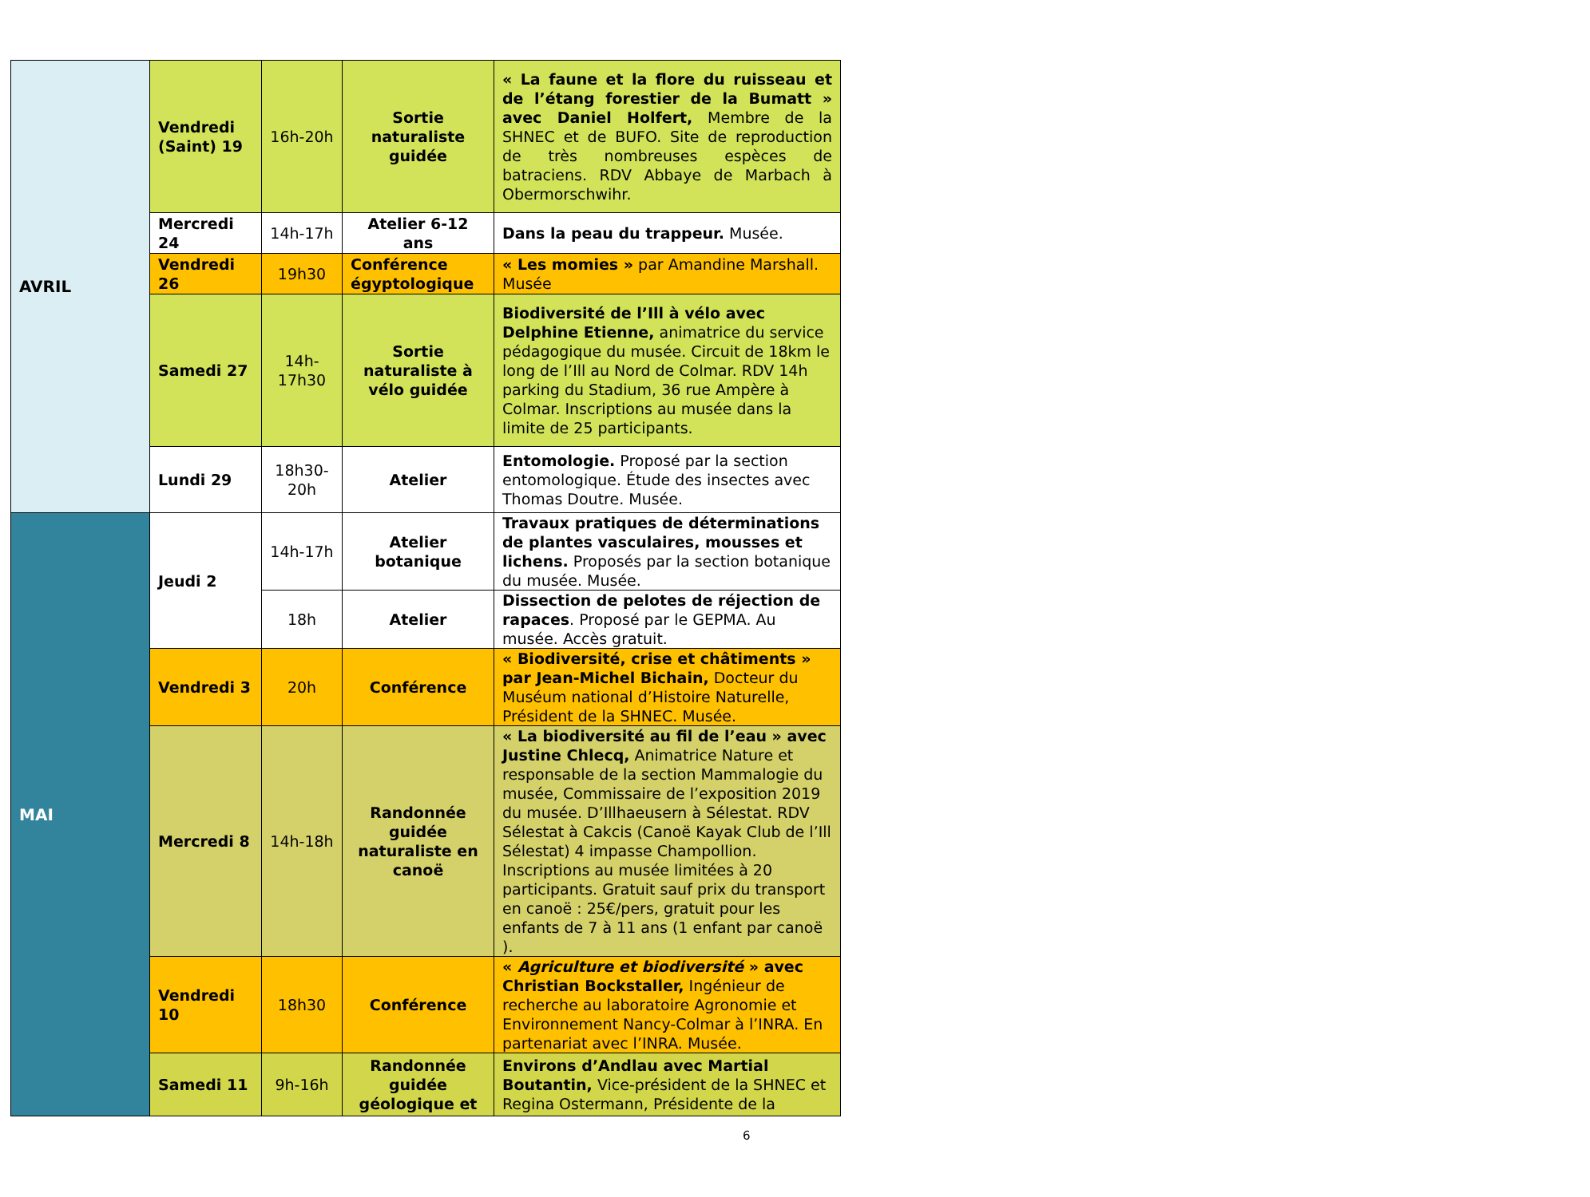| AVRIL | Vendredi (Saint) 19 | 16h-20h | Sortie naturaliste guidée | « La faune et la flore du ruisseau et de l’étang forestier de la Bumatt » avec Daniel Holfert, Membre de la SHNEC et de BUFO. Site de reproduction de très nombreuses espèces de batraciens. RDV Abbaye de Marbach à Obermorschwihr. |
| | Mercredi 24 | 14h-17h | Atelier 6-12 ans | Dans la peau du trappeur. Musée. |
| | Vendredi 26 | 19h30 | Conférence égyptologique | « Les momies » par Amandine Marshall. Musée |
| | Samedi 27 | 14h-17h30 | Sortie naturaliste à vélo guidée | Biodiversité de l’Ill à vélo avec Delphine Etienne, animatrice du service pédagogique du musée. Circuit de 18km le long de l’Ill au Nord de Colmar. RDV 14h parking du Stadium, 36 rue Ampère à Colmar. Inscriptions au musée dans la limite de 25 participants. |
| | Lundi 29 | 18h30-20h | Atelier | Entomologie. Proposé par la section entomologique. Étude des insectes avec Thomas Doutre. Musée. |
| MAI | Jeudi 2 | 14h-17h | Atelier botanique | Travaux pratiques de déterminations de plantes vasculaires, mousses et lichens. Proposés par la section botanique du musée. Musée. |
| | | 18h | Atelier | Dissection de pelotes de réjection de rapaces . Proposé par le GEPMA. Au musée. Accès gratuit. |
| | Vendredi 3 | 20h | Conférence | « Biodiversité, crise et châtiments » par Jean-Michel Bichain, Docteur du Muséum national d’Histoire Naturelle, Président de la SHNEC. Musée. |
| | Mercredi 8 | 14h-18h | Randonnée guidée naturaliste en canoë | « La biodiversité au fil de l’eau » avec Justine Chlecq, Animatrice Nature et responsable de la section Mammalogie du musée, Commissaire de l’exposition 2019 du musée. D’Illhaeusern à Sélestat. RDV Sélestat à Cakcis (Canoë Kayak Club de l’Ill Sélestat) 4 impasse Champollion. Inscriptions au musée limitées à 20 participants. Gratuit sauf prix du transport en canoë : 25€/pers, gratuit pour les enfants de 7 à 11 ans (1 enfant par canoë ). |
| | Vendredi 10 | 18h30 | Conférence | « Agriculture et biodiversité » avec Christian Bockstaller, Ingénieur de recherche au laboratoire Agronomie et Environnement Nancy-Colmar à l’INRA. En partenariat avec l’INRA. Musée. |
| | Samedi 11 | 9h-16h | Randonnée guidée géologique et | Environs d’Andlau avec Martial Boutantin, Vice-président de la SHNEC et Regina Ostermann, Présidente de la |
6